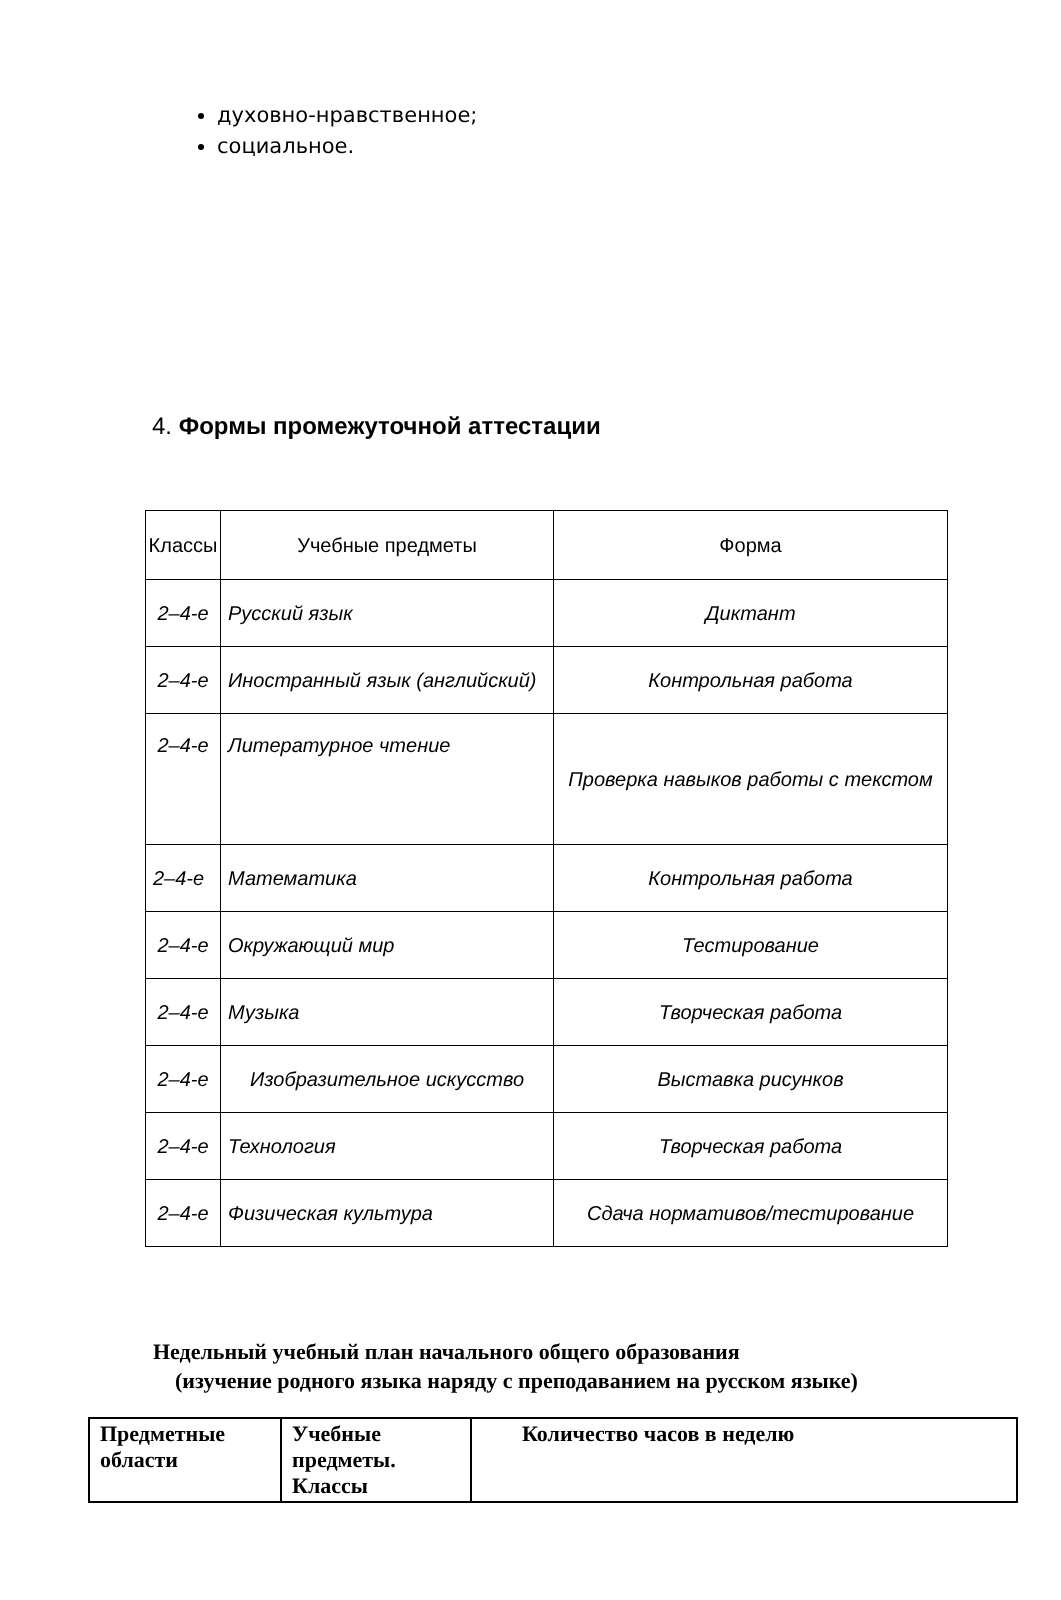духовно-нравственное;
социальное.
4. Формы промежуточной аттестации
| Классы | Учебные предметы | Форма |
| --- | --- | --- |
| 2–4-е | Русский язык | Диктант |
| 2–4-е | Иностранный язык (английский) | Контрольная работа |
| 2–4-е | Литературное чтение | Проверка навыков работы с текстом |
| 2–4-е | Математика | Контрольная работа |
| 2–4-е | Окружающий мир | Тестирование |
| 2–4-е | Музыка | Творческая работа |
| 2–4-е | Изобразительное искусство | Выставка рисунков |
| 2–4-е | Технология | Творческая работа |
| 2–4-е | Физическая культура | Сдача нормативов/тестирование |
Недельный учебный план начального общего образования
(изучение родного языка наряду с преподаванием на русском языке)
| Предметные области | Учебные предметы. Классы | Количество часов в неделю |